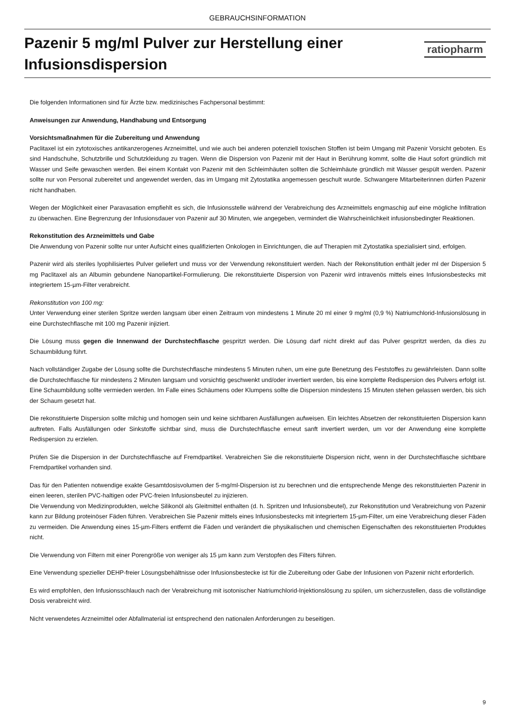GEBRAUCHSINFORMATION
Pazenir 5 mg/ml Pulver zur Herstellung einer
Infusionsdispersion
ratiopharm
Die folgenden Informationen sind für Ärzte bzw. medizinisches Fachpersonal bestimmt:
Anweisungen zur Anwendung, Handhabung und Entsorgung
Vorsichtsmaßnahmen für die Zubereitung und Anwendung
Paclitaxel ist ein zytotoxisches antikanzerogenes Arzneimittel, und wie auch bei anderen potenziell toxischen Stoffen ist beim Umgang mit Pazenir Vorsicht geboten. Es sind Handschuhe, Schutzbrille und Schutzkleidung zu tragen. Wenn die Dispersion von Pazenir mit der Haut in Berührung kommt, sollte die Haut sofort gründlich mit Wasser und Seife gewaschen werden. Bei einem Kontakt von Pazenir mit den Schleimhäuten sollten die Schleimhäute gründlich mit Wasser gespült werden. Pazenir sollte nur von Personal zubereitet und angewendet werden, das im Umgang mit Zytostatika angemessen geschult wurde. Schwangere Mitarbeiterinnen dürfen Pazenir nicht handhaben.
Wegen der Möglichkeit einer Paravasation empfiehlt es sich, die Infusionsstelle während der Verabreichung des Arzneimittels engmaschig auf eine mögliche Infiltration zu überwachen. Eine Begrenzung der Infusionsdauer von Pazenir auf 30 Minuten, wie angegeben, vermindert die Wahrscheinlichkeit infusionsbedingter Reaktionen.
Rekonstitution des Arzneimittels und Gabe
Die Anwendung von Pazenir sollte nur unter Aufsicht eines qualifizierten Onkologen in Einrichtungen, die auf Therapien mit Zytostatika spezialisiert sind, erfolgen.
Pazenir wird als steriles lyophilisiertes Pulver geliefert und muss vor der Verwendung rekonstituiert werden. Nach der Rekonstitution enthält jeder ml der Dispersion 5 mg Paclitaxel als an Albumin gebundene Nanopartikel-Formulierung. Die rekonstituierte Dispersion von Pazenir wird intravenös mittels eines Infusionsbestecks mit integriertem 15-µm-Filter verabreicht.
Rekonstitution von 100 mg:
Unter Verwendung einer sterilen Spritze werden langsam über einen Zeitraum von mindestens 1 Minute 20 ml einer 9 mg/ml (0,9 %) Natriumchlorid-Infusionslösung in eine Durchstechflasche mit 100 mg Pazenir injiziert.
Die Lösung muss gegen die Innenwand der Durchstechflasche gespritzt werden. Die Lösung darf nicht direkt auf das Pulver gespritzt werden, da dies zu Schaumbildung führt.
Nach vollständiger Zugabe der Lösung sollte die Durchstechflasche mindestens 5 Minuten ruhen, um eine gute Benetzung des Feststoffes zu gewährleisten. Dann sollte die Durchstechflasche für mindestens 2 Minuten langsam und vorsichtig geschwenkt und/oder invertiert werden, bis eine komplette Redispersion des Pulvers erfolgt ist. Eine Schaumbildung sollte vermieden werden. Im Falle eines Schäumens oder Klumpens sollte die Dispersion mindestens 15 Minuten stehen gelassen werden, bis sich der Schaum gesetzt hat.
Die rekonstituierte Dispersion sollte milchig und homogen sein und keine sichtbaren Ausfällungen aufweisen. Ein leichtes Absetzen der rekonstituierten Dispersion kann auftreten. Falls Ausfällungen oder Sinkstoffe sichtbar sind, muss die Durchstechflasche erneut sanft invertiert werden, um vor der Anwendung eine komplette Redispersion zu erzielen.
Prüfen Sie die Dispersion in der Durchstechflasche auf Fremdpartikel. Verabreichen Sie die rekonstituierte Dispersion nicht, wenn in der Durchstechflasche sichtbare Fremdpartikel vorhanden sind.
Das für den Patienten notwendige exakte Gesamtdosisvolumen der 5-mg/ml-Dispersion ist zu berechnen und die entsprechende Menge des rekonstituierten Pazenir in einen leeren, sterilen PVC-haltigen oder PVC-freien Infusionsbeutel zu injizieren.
Die Verwendung von Medizinprodukten, welche Silikonöl als Gleitmittel enthalten (d. h. Spritzen und Infusionsbeutel), zur Rekonstitution und Verabreichung von Pazenir kann zur Bildung proteinöser Fäden führen. Verabreichen Sie Pazenir mittels eines Infusionsbestecks mit integriertem 15-µm-Filter, um eine Verabreichung dieser Fäden zu vermeiden. Die Anwendung eines 15-µm-Filters entfernt die Fäden und verändert die physikalischen und chemischen Eigenschaften des rekonstituierten Produktes nicht.
Die Verwendung von Filtern mit einer Porengröße von weniger als 15 µm kann zum Verstopfen des Filters führen.
Eine Verwendung spezieller DEHP-freier Lösungsbehältnisse oder Infusionsbestecke ist für die Zubereitung oder Gabe der Infusionen von Pazenir nicht erforderlich.
Es wird empfohlen, den Infusionsschlauch nach der Verabreichung mit isotonischer Natriumchlorid-Injektionslösung zu spülen, um sicherzustellen, dass die vollständige Dosis verabreicht wird.
Nicht verwendetes Arzneimittel oder Abfallmaterial ist entsprechend den nationalen Anforderungen zu beseitigen.
9